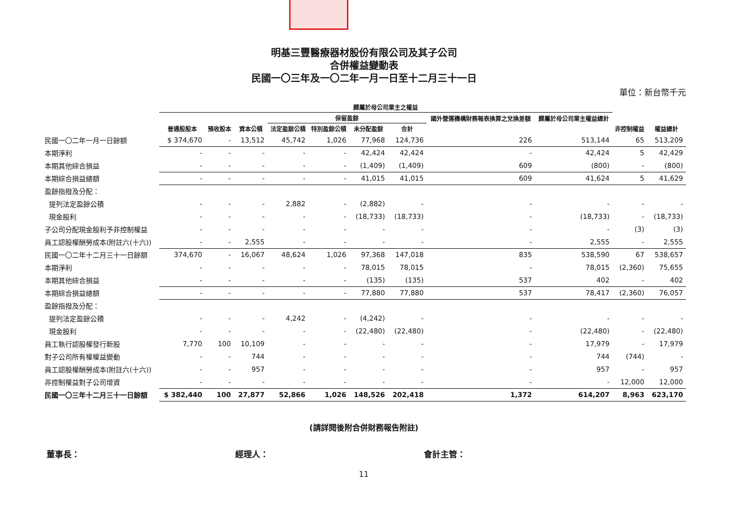明基三豐醫療器材股份有限公司及其子公司
合併權益變動表
民國一〇三年及一〇二年一月一日至十二月三十一日
單位：新台幣千元
| | 歸屬於母公司業主之權益 | | | | | | | | | | |
| --- | --- | --- | --- | --- | --- | --- | --- | --- | --- | --- | --- |
| | | | | 保留盈餘 | | | | 國外營運機構財務報表換算之兌換差額 | 歸屬於母公司業主權益總計 | | |
| | 普通股股本 | 預收股本 | 資本公積 | 法定盈餘公積 | 特別盈餘公積 | 未分配盈餘 | 合計 | | | 非控制權益 | 權益總計 |
| 民國一〇二年一月一日餘額 | $ 374,670 | - | 13,512 | 45,742 | 1,026 | 77,968 | 124,736 | 226 | 513,144 | 65 | 513,209 |
| 本期淨利 | - | - | - | - | - | 42,424 | 42,424 | - | 42,424 | 5 | 42,429 |
| 本期其他綜合損益 | - | - | - | - | - | (1,409) | (1,409) | 609 | (800) | - | (800) |
| 本期綜合損益總額 | - | - | - | - | - | 41,015 | 41,015 | 609 | 41,624 | 5 | 41,629 |
| 盈餘指撥及分配： | | | | | | | | | | | |
| 提列法定盈餘公積 | - | - | - | 2,882 | - | (2,882) | - | - | - | - | - |
| 現金股利 | - | - | - | - | - | (18,733) | (18,733) | - | (18,733) | - | (18,733) |
| 子公司分配現金股利予非控制權益 | - | - | - | - | - | - | - | - | - | (3) | (3) |
| 員工認股權酬勞成本(附註六(十六)) | - | - | 2,555 | - | - | - | - | - | 2,555 | - | 2,555 |
| 民國一〇二年十二月三十一日餘額 | 374,670 | - | 16,067 | 48,624 | 1,026 | 97,368 | 147,018 | 835 | 538,590 | 67 | 538,657 |
| 本期淨利 | - | - | - | - | - | 78,015 | 78,015 | - | 78,015 | (2,360) | 75,655 |
| 本期其他綜合損益 | - | - | - | - | - | (135) | (135) | 537 | 402 | - | 402 |
| 本期綜合損益總額 | - | - | - | - | - | 77,880 | 77,880 | 537 | 78,417 | (2,360) | 76,057 |
| 盈餘指撥及分配： | | | | | | | | | | | |
| 提列法定盈餘公積 | - | - | - | 4,242 | - | (4,242) | - | - | - | - | - |
| 現金股利 | - | - | - | - | - | (22,480) | (22,480) | - | (22,480) | - | (22,480) |
| 員工執行認股權發行新股 | 7,770 | 100 | 10,109 | - | - | - | - | - | 17,979 | - | 17,979 |
| 對子公司所有權權益變動 | - | - | 744 | - | - | - | - | - | 744 | (744) | - |
| 員工認股權酬勞成本(附註六(十六)) | - | - | 957 | - | - | - | - | - | 957 | - | 957 |
| 非控制權益對子公司增資 | - | - | - | - | - | - | - | - | - | 12,000 | 12,000 |
| 民國一〇三年十二月三十一日餘額 | $ 382,440 | 100 | 27,877 | 52,866 | 1,026 | 148,526 | 202,418 | 1,372 | 614,207 | 8,963 | 623,170 |
(請詳閱後附合併財務報告附註)
董事長： 經理人： 會計主管：
11